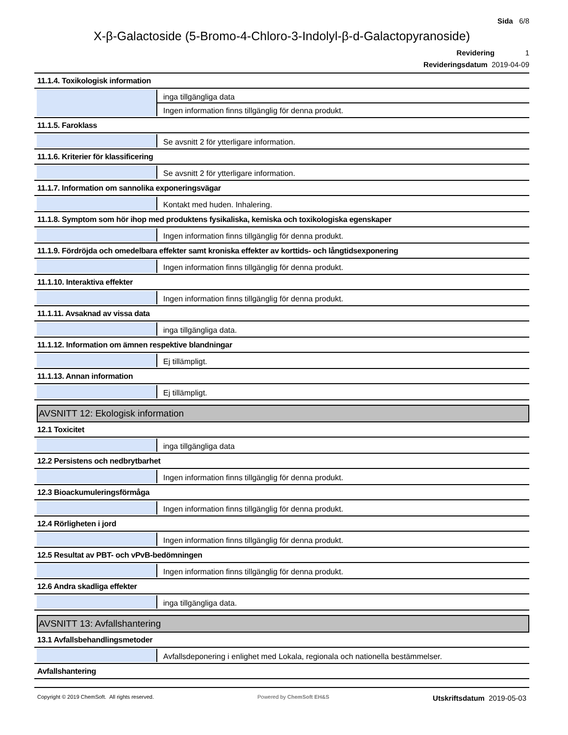Sida 6/8
X-β-Galactoside (5-Bromo-4-Chloro-3-Indolyl-β-d-Galactopyranoside)
Revidering 1
Revideringsdatum 2019-04-09
11.1.4. Toxikologisk information
inga tillgängliga data
Ingen information finns tillgänglig för denna produkt.
11.1.5. Faroklass
Se avsnitt 2 för ytterligare information.
11.1.6. Kriterier för klassificering
Se avsnitt 2 för ytterligare information.
11.1.7. Information om sannolika exponeringsvägar
Kontakt med huden. Inhalering.
11.1.8. Symptom som hör ihop med produktens fysikaliska, kemiska och toxikologiska egenskaper
Ingen information finns tillgänglig för denna produkt.
11.1.9. Fördröjda och omedelbara effekter samt kroniska effekter av korttids- och långtidsexponering
Ingen information finns tillgänglig för denna produkt.
11.1.10. Interaktiva effekter
Ingen information finns tillgänglig för denna produkt.
11.1.11. Avsaknad av vissa data
inga tillgängliga data.
11.1.12. Information om ämnen respektive blandningar
Ej tillämpligt.
11.1.13. Annan information
Ej tillämpligt.
AVSNITT 12: Ekologisk information
12.1 Toxicitet
inga tillgängliga data
12.2 Persistens och nedbrytbarhet
Ingen information finns tillgänglig för denna produkt.
12.3 Bioackumuleringsförmåga
Ingen information finns tillgänglig för denna produkt.
12.4 Rörligheten i jord
Ingen information finns tillgänglig för denna produkt.
12.5 Resultat av PBT- och vPvB-bedömningen
Ingen information finns tillgänglig för denna produkt.
12.6 Andra skadliga effekter
inga tillgängliga data.
AVSNITT 13: Avfallshantering
13.1 Avfallsbehandlingsmetoder
Avfallsdeponering i enlighet med Lokala, regionala och nationella bestämmelser.
Avfallshantering
Copyright © 2019 ChemSoft. All rights reserved. Powered by ChemSoft EH&S Utskriftsdatum 2019-05-03